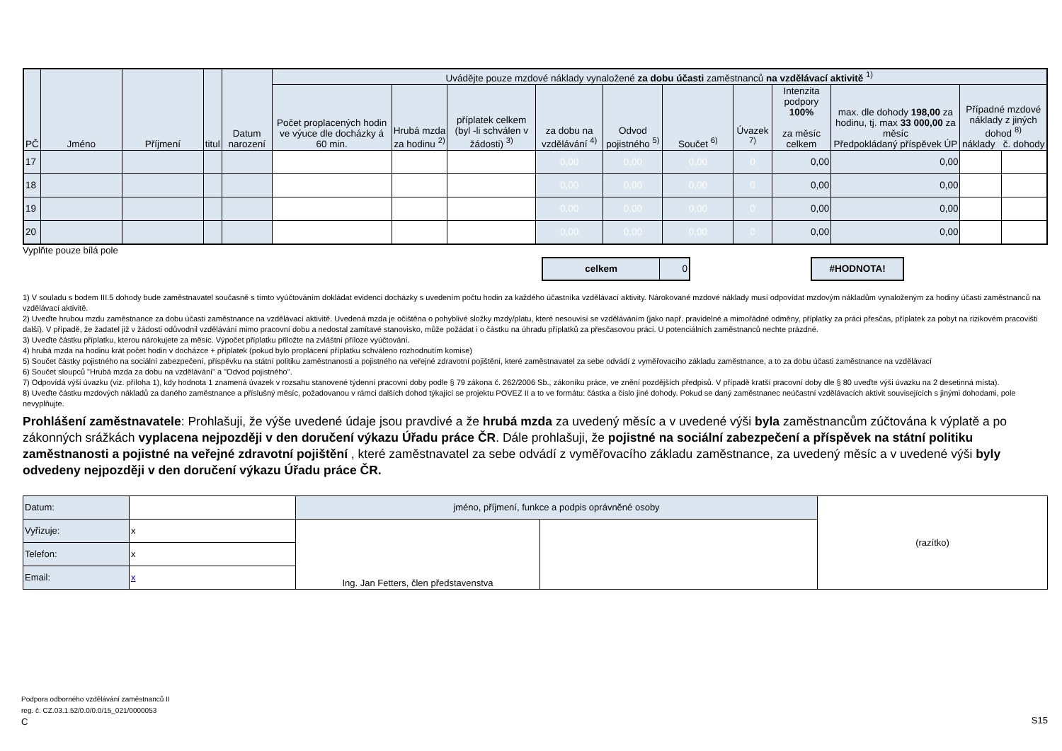| PČ | Jméno | Příjmení | titul | Datum narození | Uvádějte pouze mzdové náklady vynaložené za dobu účasti zaměstnanců na vzdělávací aktivitě <sup>1)</sup> | | | | | | | | | | |
| --- | --- | --- | --- | --- | --- | --- | --- | --- | --- | --- | --- | --- | --- | --- | --- |
| | | | | | Počet proplacených hodin ve výuce dle docházky á 60 min. | Hrubá mzda za hodinu <sup>2)</sup> | příplatek celkem (byl -li schválen v žádosti) <sup>3)</sup> | za dobu na vzdělávání <sup>4)</sup> | Odvod pojistného <sup>5)</sup> | Součet <sup>6)</sup> | Úvazek <sup>7)</sup> | Intenzita podpory 100% za měsíc celkem | max. dle dohody 198,00 za hodinu, tj. max 33 000,00 za měsíc Předpokládaný příspěvek ÚP | Případné mzdové náklady z jiných dohod <sup>8)</sup> náklady č. dohody | |
| 17 | | | | | | | | 0,00 | 0,00 | 0,00 | 0 | 0,00 | 0,00 | | |
| 18 | | | | | | | | 0,00 | 0,00 | 0,00 | 0 | 0,00 | 0,00 | | |
| 19 | | | | | | | | 0,00 | 0,00 | 0,00 | 0 | 0,00 | 0,00 | | |
| 20 | | | | | | | | 0,00 | 0,00 | 0,00 | 0 | 0,00 | 0,00 | | |
Vyplňte pouze bílá pole
| celkem | 0 |
| #HODNOTA! |
1) V souladu s bodem III.5 dohody bude zaměstnavatel současně s tímto vyúčtováním dokládat evidenci docházky s uvedením počtu hodin za každého účastníka vzdělávací aktivity. Nárokované mzdové náklady musí odpovídat mzdovým nákladům vynaloženým za hodiny účasti zaměstnanců na vzdělávací aktivitě.
2) Uveďte hrubou mzdu zaměstnance za dobu účasti zaměstnance na vzdělávací aktivitě. Uvedená mzda je očištěna o pohyblivé složky mzdy/platu, které nesouvisí se vzděláváním (jako např. pravidelné a mimořádné odměny, příplatky za práci přesčas, příplatek za pobyt na rizikovém pracovišti další). V případě, že žadatel již v žádosti odůvodnil vzdělávání mimo pracovní dobu a nedostal zamítavé stanovisko, může požádat i o částku na úhradu příplatků za přesčasovou práci. U potenciálních zaměstnanců nechte prázdné.
3) Uveďte částku příplatku, kterou nárokujete za měsíc. Výpočet příplatku přiložte na zvláštní příloze vyúčtování.
4) hrubá mzda na hodinu krát počet hodin v docházce + příplatek (pokud bylo proplácení příplatku schváleno rozhodnutím komise)
5) Součet částky pojistného na sociální zabezpečení, příspěvku na státní politiku zaměstnanosti a pojistného na veřejné zdravotní pojištění, které zaměstnavatel za sebe odvádí z vyměřovacího základu zaměstnance, a to za dobu účasti zaměstnance na vzdělávací
6) Součet sloupců "Hrubá mzda za dobu na vzdělávání" a "Odvod pojistného".
7) Odpovídá výši úvazku (viz. příloha 1), kdy hodnota 1 znamená úvazek v rozsahu stanovené týdenní pracovní doby podle § 79 zákona č. 262/2006 Sb., zákoníku práce, ve znění pozdějších předpisů. V případě kratší pracovní doby dle § 80 uveďte výši úvazku na 2 desetinná místa).
8) Uveďte částku mzdových nákladů za daného zaměstnance a příslušný měsíc, požadovanou v rámci dalších dohod týkající se projektu POVEZ II a to ve formátu: částka a číslo jiné dohody. Pokud se daný zaměstnanec neúčastní vzdělávacích aktivit souvisejících s jinými dohodami, pole nevyplňujte.
Prohlášení zaměstnavatele: Prohlašuji, že výše uvedené údaje jsou pravdivé a že hrubá mzda za uvedený měsíc a v uvedené výši byla zaměstnancům zúčtována k výplatě a po zákonných srážkách vyplacena nejpozději v den doručení výkazu Úřadu práce ČR. Dále prohlašuji, že pojistné na sociální zabezpečení a příspěvek na státní politiku zaměstnanosti a pojistné na veřejné zdravotní pojištění , které zaměstnavatel za sebe odvádí z vyměřovacího základu zaměstnance, za uvedený měsíc a v uvedené výši byly odvedeny nejpozději v den doručení výkazu Úřadu práce ČR.
| Datum: | | jméno, příjmení, funkce a podpis oprávněné osoby | | (razítko) |
| Vyřizuje: | x | Ing. Jan Fetters, člen představenstva | | |
| Telefon: | x | | | |
| Email: | x | | | |
Podpora odborného vzdělávání zaměstnanců II
reg. č. CZ.03.1.52/0.0/0.0/15_021/0000053
C
S15